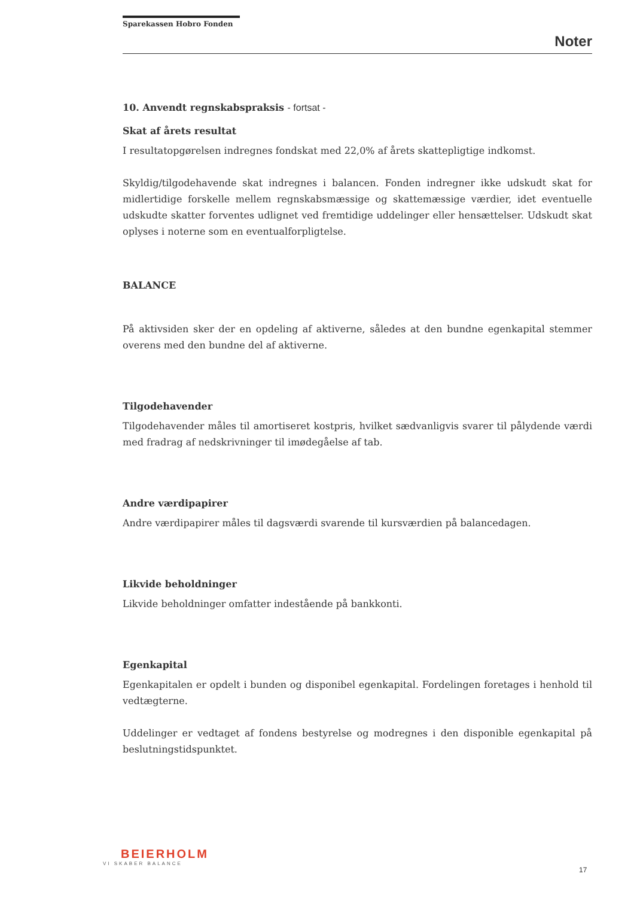Sparekassen Hobro Fonden
Noter
10. Anvendt regnskabspraksis - fortsat -
Skat af årets resultat
I resultatopgørelsen indregnes fondskat med 22,0% af årets skattepligtige indkomst.
Skyldig/tilgodehavende skat indregnes i balancen. Fonden indregner ikke udskudt skat for midlertidige forskelle mellem regnskabsmæssige og skattemæssige værdier, idet eventuelle udskudte skatter forventes udlignet ved fremtidige uddelinger eller hensættelser. Udskudt skat oplyses i noterne som en eventualforpligtelse.
BALANCE
På aktivsiden sker der en opdeling af aktiverne, således at den bundne egenkapital stemmer overens med den bundne del af aktiverne.
Tilgodehavender
Tilgodehavender måles til amortiseret kostpris, hvilket sædvanligvis svarer til pålydende værdi med fradrag af nedskrivninger til imødegåelse af tab.
Andre værdipapirer
Andre værdipapirer måles til dagsværdi svarende til kursværdien på balancedagen.
Likvide beholdninger
Likvide beholdninger omfatter indestående på bankkonti.
Egenkapital
Egenkapitalen er opdelt i bunden og disponibel egenkapital. Fordelingen foretages i henhold til vedtægterne.
Uddelinger er vedtaget af fondens bestyrelse og modregnes i den disponible egenkapital på beslutningstidspunktet.
BEIERHOLM
VI SKABER BALANCE
17